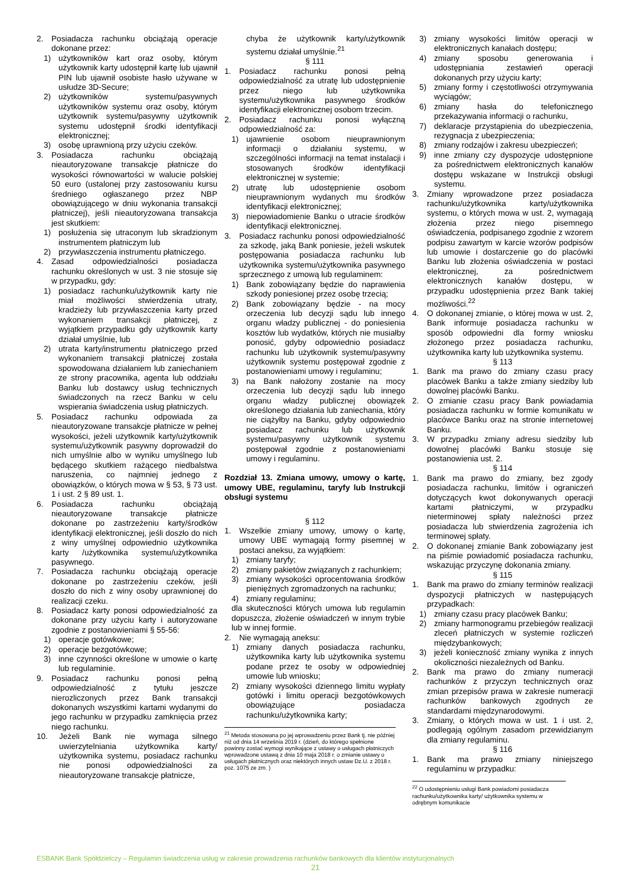2. Posiadacza rachunku obciążają operacje dokonane przez:
1) użytkowników kart oraz osoby, którym użytkownik karty udostępnił kartę lub ujawnił PIN lub ujawnił osobiste hasło używane w usłudze 3D-Secure;
2) użytkowników systemu/pasywnych użytkowników systemu oraz osoby, którym użytkownik systemu/pasywny użytkownik systemu udostępnił środki identyfikacji elektronicznej;
3) osobę uprawnioną przy użyciu czeków.
3. Posiadacza rachunku obciążają nieautoryzowane transakcje płatnicze do wysokości równowartości w walucie polskiej 50 euro (ustalonej przy zastosowaniu kursu średniego ogłaszanego przez NBP obowiązującego w dniu wykonania transakcji płatniczej), jeśli nieautoryzowana transakcja jest skutkiem:
1) posłużenia się utraconym lub skradzionym instrumentem płatniczym lub
2) przywłaszczenia instrumentu płatniczego.
4. Zasad odpowiedzialności posiadacza rachunku określonych w ust. 3 nie stosuje się w przypadku, gdy:
1) posiadacz rachunku/użytkownik karty nie miał możliwości stwierdzenia utraty, kradzieży lub przywłaszczenia karty przed wykonaniem transakcji płatniczej, z wyjątkiem przypadku gdy użytkownik karty działał umyślnie, lub
2) utrata karty/instrumentu płatniczego przed wykonaniem transakcji płatniczej została spowodowana działaniem lub zaniechaniem ze strony pracownika, agenta lub oddziału Banku lub dostawcy usług technicznych świadczonych na rzecz Banku w celu wspierania świadczenia usług płatniczych.
5. Posiadacz rachunku odpowiada za nieautoryzowane transakcje płatnicze w pełnej wysokości, jeżeli użytkownik karty/użytkownik systemu/użytkownik pasywny doprowadził do nich umyślnie albo w wyniku umyślnego lub będącego skutkiem rażącego niedbalstwa naruszenia, co najmniej jednego z obowiązków, o których mowa w § 53, § 73 ust. 1 i ust. 2 § 89 ust. 1.
6. Posiadacza rachunku obciążają nieautoryzowane transakcje płatnicze dokonane po zastrzeżeniu karty/środków identyfikacji elektronicznej, jeśli doszło do nich z winy umyślnej odpowiednio użytkownika karty /użytkownika systemu/użytkownika pasywnego.
7. Posiadacza rachunku obciążają operacje dokonane po zastrzeżeniu czeków, jeśli doszło do nich z winy osoby uprawnionej do realizacji czeku.
8. Posiadacz karty ponosi odpowiedzialność za dokonane przy użyciu karty i autoryzowane zgodnie z postanowieniami § 55-56:
1) operacje gotówkowe;
2) operacje bezgotówkowe;
3) inne czynności określone w umowie o kartę lub regulaminie.
9. Posiadacz rachunku ponosi pełną odpowiedzialność z tytułu jeszcze nierozliczonych przez Bank transakcji dokonanych wszystkimi kartami wydanymi do jego rachunku w przypadku zamknięcia przez niego rachunku.
10. Jeżeli Bank nie wymaga silnego uwierzytelniania użytkownika karty/ użytkownika systemu, posiadacz rachunku nie ponosi odpowiedzialności za nieautoryzowane transakcje płatnicze,
chyba że użytkownik karty/użytkownik systemu działał umyślnie.<sup>21</sup>
§ 111
1. Posiadacz rachunku ponosi pełną odpowiedzialność za utratę lub udostępnienie przez niego lub użytkownika systemu/użytkownika pasywnego środków identyfikacji elektronicznej osobom trzecim.
2. Posiadacz rachunku ponosi wyłączną odpowiedzialność za:
1) ujawnienie osobom nieuprawnionym informacji o działaniu systemu, w szczególności informacji na temat instalacji i stosowanych środków identyfikacji elektronicznej w systemie;
2) utratę lub udostępnienie osobom nieuprawnionym wydanych mu środków identyfikacji elektronicznej;
3) niepowiadomienie Banku o utracie środków identyfikacji elektronicznej.
3. Posiadacz rachunku ponosi odpowiedzialność za szkodę, jaką Bank poniesie, jeżeli wskutek postępowania posiadacza rachunku lub użytkownika systemu/użytkownika pasywnego sprzecznego z umową lub regulaminem:
1) Bank zobowiązany będzie do naprawienia szkody poniesionej przez osobę trzecią;
2) Bank zobowiązany będzie - na mocy orzeczenia lub decyzji sądu lub innego organu władzy publicznej - do poniesienia kosztów lub wydatków, których nie musiałby ponosić, gdyby odpowiednio posiadacz rachunku lub użytkownik systemu/pasywny użytkownik systemu postępował zgodnie z postanowieniami umowy i regulaminu;
3) na Bank nałożony zostanie na mocy orzeczenia lub decyzji sądu lub innego organu władzy publicznej obowiązek określonego działania lub zaniechania, który nie ciążyłby na Banku, gdyby odpowiednio posiadacz rachunku lub użytkownik systemu/pasywny użytkownik systemu postępował zgodnie z postanowieniami umowy i regulaminu.
Rozdział 13. Zmiana umowy, umowy o kartę, umowy UBE, regulaminu, taryfy lub Instrukcji obsługi systemu
§ 112
1. Wszelkie zmiany umowy, umowy o kartę, umowy UBE wymagają formy pisemnej w postaci aneksu, za wyjątkiem:
1) zmiany taryfy;
2) zmiany pakietów związanych z rachunkiem;
3) zmiany wysokości oprocentowania środków pieniężnych zgromadzonych na rachunku;
4) zmiany regulaminu;
dla skuteczności których umowa lub regulamin dopuszcza, złożenie oświadczeń w innym trybie lub w innej formie.
2. Nie wymagają aneksu:
1) zmiany danych posiadacza rachunku, użytkownika karty lub użytkownika systemu podane przez te osoby w odpowiedniej umowie lub wniosku;
2) zmiany wysokości dziennego limitu wypłaty gotówki i limitu operacji bezgotówkowych obowiązujące posiadacza rachunku/użytkownika karty;
<sup>21</sup> Metoda stosowana po jej wprowadzeniu przez Bank tj. nie później niż od dnia 14 września 2019 r. (dzień, do którego spełnione powinny zostać wymogi wynikające z ustawy o usługach płatniczych wprowadzone ustawą z dnia 10 maja 2018 r. o zmianie ustawy o usługach płatnicznych oraz niektórych innych ustaw Dz.U. z 2018 r. poz. 1075 ze zm. )
3) zmiany wysokości limitów operacji w elektronicznych kanałach dostępu;
4) zmiany sposobu generowania i udostępniania zestawień operacji dokonanych przy użyciu karty;
5) zmiany formy i częstotliwości otrzymywania wyciągów;
6) zmiany hasła do telefonicznego przekazywania informacji o rachunku,
7) deklaracje przystąpienia do ubezpieczenia, rezygnacja z ubezpieczenia;
8) zmiany rodzajów i zakresu ubezpieczeń;
9) inne zmiany czy dyspozycje udostępnione za pośrednictwem elektronicznych kanałów dostępu wskazane w Instrukcji obsługi systemu.
3. Zmiany wprowadzone przez posiadacza rachunku/użytkownika karty/użytkownika systemu, o których mowa w ust. 2, wymagają złożenia przez niego pisemnego oświadczenia, podpisanego zgodnie z wzorem podpisu zawartym w karcie wzorów podpisów lub umowie i dostarczenie go do placówki Banku lub złożenia oświadczenia w postaci elektronicznej, za pośrednictwem elektronicznych kanałów dostępu, w przypadku udostępnienia przez Bank takiej możliwości.<sup>22</sup>
4. O dokonanej zmianie, o której mowa w ust. 2, Bank informuje posiadacza rachunku w sposób odpowiedni dla formy wniosku złożonego przez posiadacza rachunku, użytkownika karty lub użytkownika systemu.
§ 113
1. Bank ma prawo do zmiany czasu pracy placówek Banku a także zmiany siedziby lub dowolnej placówki Banku.
2. O zmianie czasu pracy Bank powiadamia posiadacza rachunku w formie komunikatu w placówce Banku oraz na stronie internetowej Banku.
3. W przypadku zmiany adresu siedziby lub dowolnej placówki Banku stosuje się postanowienia ust. 2.
§ 114
1. Bank ma prawo do zmiany, bez zgody posiadacza rachunku, limitów i ograniczeń dotyczących kwot dokonywanych operacji kartami płatniczymi, w przypadku nieterminowej spłaty należności przez posiadacza lub stwierdzenia zagrożenia ich terminowej spłaty.
2. O dokonanej zmianie Bank zobowiązany jest na piśmie powiadomić posiadacza rachunku, wskazując przyczynę dokonania zmiany.
§ 115
1. Bank ma prawo do zmiany terminów realizacji dyspozycji płatniczych w następujących przypadkach:
1) zmiany czasu pracy placówek Banku;
2) zmiany harmonogramu przebiegów realizacji zleceń płatniczych w systemie rozliczeń międzybankowych;
3) jeżeli konieczność zmiany wynika z innych okoliczności niezależnych od Banku.
2. Bank ma prawo do zmiany numeracji rachunków z przyczyn technicznych oraz zmian przepisów prawa w zakresie numeracji rachunków bankowych zgodnych ze standardami międzynarodowymi.
3. Zmiany, o których mowa w ust. 1 i ust. 2, podlegają ogólnym zasadom przewidzianym dla zmiany regulaminu.
§ 116
1. Bank ma prawo zmiany niniejszego regulaminu w przypadku:
<sup>22</sup> O udostępnieniu usługi Bank powiadomi posiadacza rachunku/użytkownika karty/ użytkownika systemu w odrębnym komunikacie
ESBANK Bank Spółdzielczy – Regulamin świadczenia usług w zakresie prowadzenia rachunków bankowych dla klientów instytucjonalnych
21